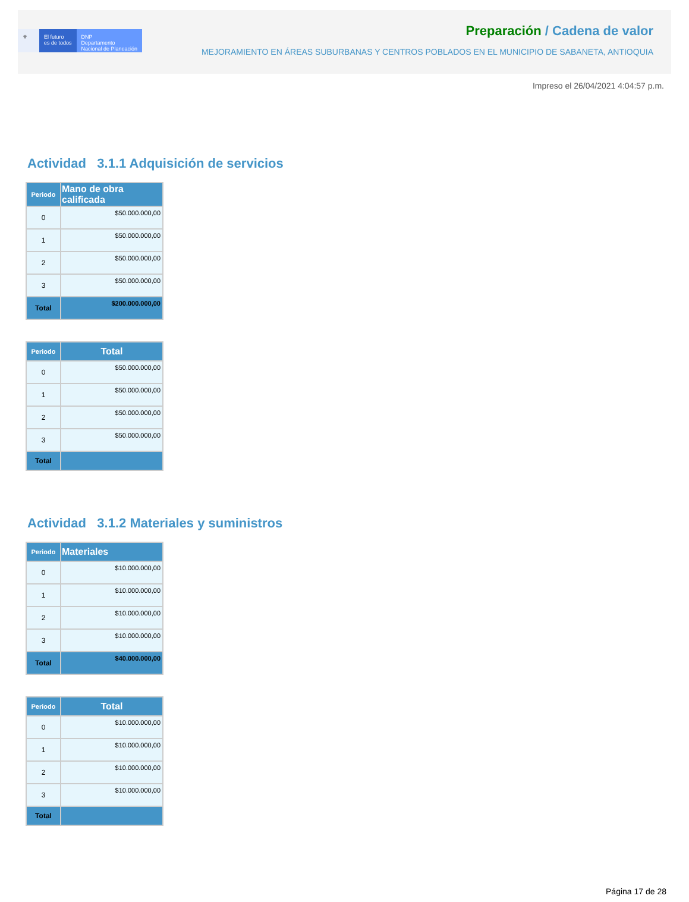⚜ El futuro
es de todos
DNP
Departamento
Nacional de Planeación
Preparación / Cadena de valor
MEJORAMIENTO EN ÁREAS SUBURBANAS Y CENTROS POBLADOS EN EL MUNICIPIO DE SABANETA, ANTIOQUIA
Impreso el 26/04/2021 4:04:57 p.m.
Actividad 3.1.1 Adquisición de servicios
| Periodo | Mano de obra calificada |
| --- | --- |
| 0 | $50.000.000,00 |
| 1 | $50.000.000,00 |
| 2 | $50.000.000,00 |
| 3 | $50.000.000,00 |
| Total | $200.000.000,00 |
| Periodo | Total |
| --- | --- |
| 0 | $50.000.000,00 |
| 1 | $50.000.000,00 |
| 2 | $50.000.000,00 |
| 3 | $50.000.000,00 |
| Total | |
Actividad 3.1.2 Materiales y suministros
| Periodo | Materiales |
| --- | --- |
| 0 | $10.000.000,00 |
| 1 | $10.000.000,00 |
| 2 | $10.000.000,00 |
| 3 | $10.000.000,00 |
| Total | $40.000.000,00 |
| Periodo | Total |
| --- | --- |
| 0 | $10.000.000,00 |
| 1 | $10.000.000,00 |
| 2 | $10.000.000,00 |
| 3 | $10.000.000,00 |
| Total | |
Página 17 de 28